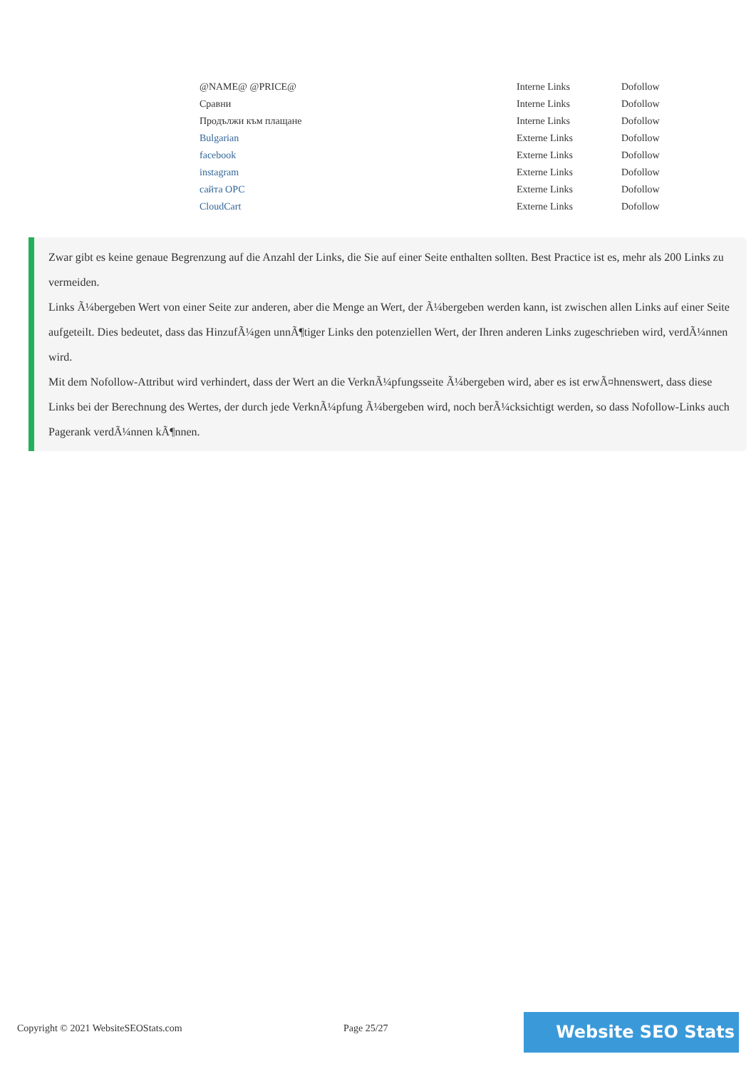| @NAME@ @PRICE@ | Interne Links | Dofollow |
| Сравни | Interne Links | Dofollow |
| Продължи към плащане | Interne Links | Dofollow |
| Bulgarian | Externe Links | Dofollow |
| facebook | Externe Links | Dofollow |
| instagram | Externe Links | Dofollow |
| сайта ОРС | Externe Links | Dofollow |
| CloudCart | Externe Links | Dofollow |
Zwar gibt es keine genaue Begrenzung auf die Anzahl der Links, die Sie auf einer Seite enthalten sollten. Best Practice ist es, mehr als 200 Links zu vermeiden.
Links Ã¼bergeben Wert von einer Seite zur anderen, aber die Menge an Wert, der Ã¼bergeben werden kann, ist zwischen allen Links auf einer Seite aufgeteilt. Dies bedeutet, dass das HinzufÃ¼gen unnÃ¶tiger Links den potenziellen Wert, der Ihren anderen Links zugeschrieben wird, verdÃ¼nnen wird.
Mit dem Nofollow-Attribut wird verhindert, dass der Wert an die VerknÃ¼pfungsseite Ã¼bergeben wird, aber es ist erwÃ¤hnenswert, dass diese Links bei der Berechnung des Wertes, der durch jede VerknÃ¼pfung Ã¼bergeben wird, noch berÃ¼cksichtigt werden, so dass Nofollow-Links auch Pagerank verdÃ¼nnen kÃ¶nnen.
Copyright © 2021 WebsiteSEOStats.com
Page 25/27 Website SEO Stats